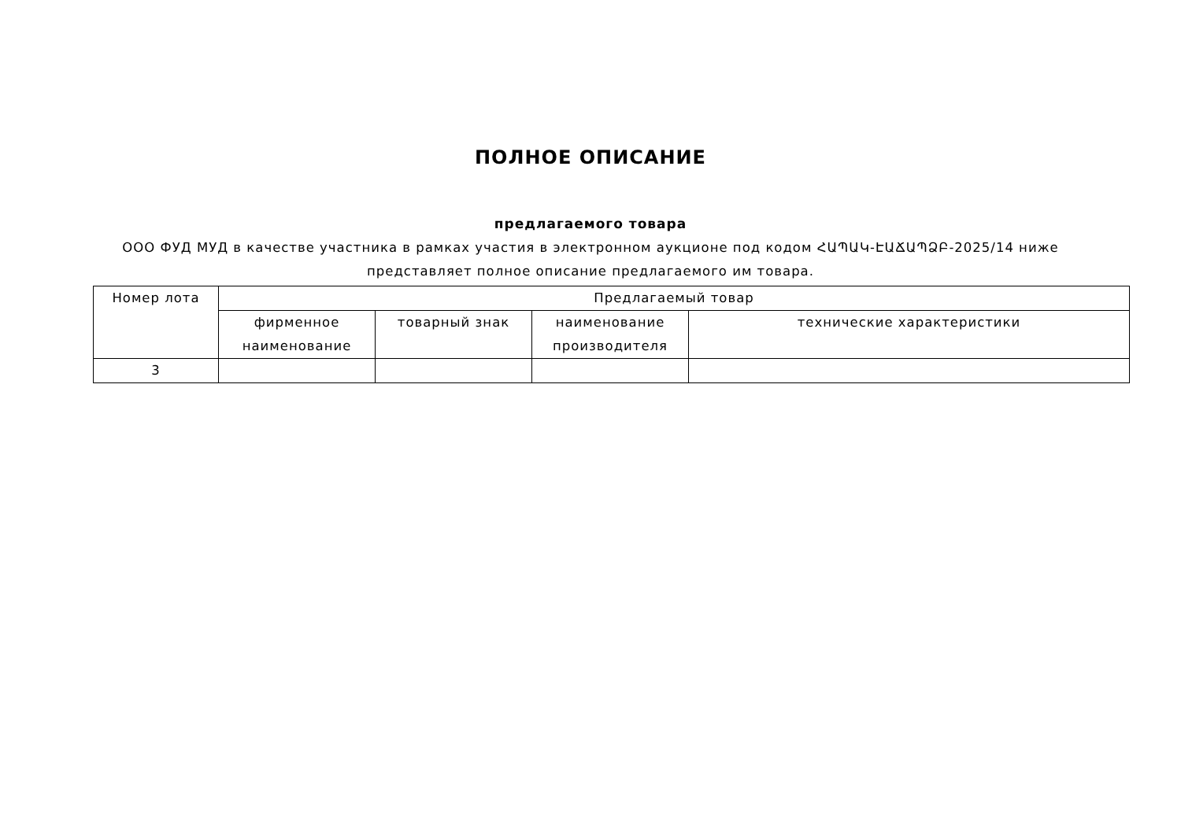ПОЛНОЕ ОПИСАНИЕ
предлагаемого товара
ООО ФУД МУД в качестве участника в рамках участия в электронном аукционе под кодом ՀԱՊԱԿ-ԷԱՃԱՊՁԲ-2025/14 ниже представляет полное описание предлагаемого им товара.
| Номер лота | Предлагаемый товар | | | |
| --- | --- | --- | --- | --- |
| | фирменное наименование | товарный знак | наименование производителя | технические характеристики |
| 3 | | | | |